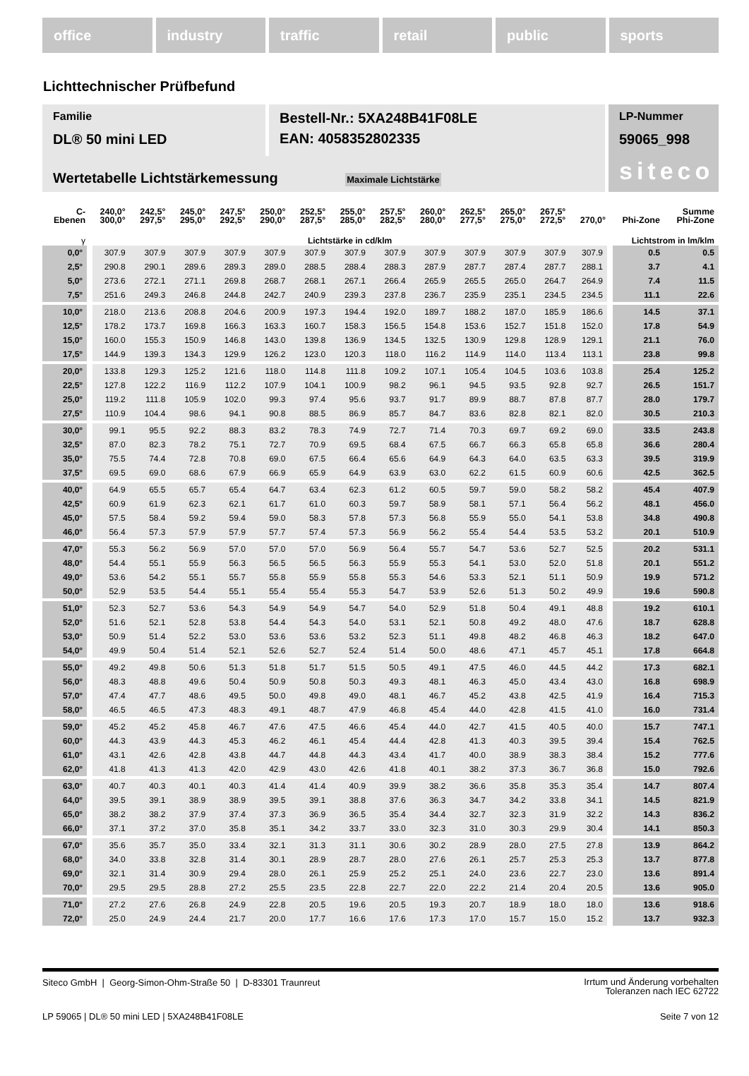office industry traffic retail public sports
Lichttechnischer Prüfbefund
Familie
DL® 50 mini LED
Bestell-Nr.: 5XA248B41F08LE
EAN: 4058352802335
LP-Nummer
59065_998
siteco
Wertetabelle Lichtstärkemessung Maximale Lichtstärke
| C- Ebenen | 240,0° 300,0° | 242,5° 297,5° | 245,0° 295,0° | 247,5° 292,5° | 250,0° 290,0° | 252,5° 287,5° | 255,0° 285,0° | 257,5° 282,5° | 260,0° 280,0° | 262,5° 277,5° | 265,0° 275,0° | 267,5° 272,5° | 270,0° | Phi-Zone | Summe Phi-Zone |
| --- | --- | --- | --- | --- | --- | --- | --- | --- | --- | --- | --- | --- | --- | --- | --- |
| γ | Lichtstärke in cd/klm | | | | | | | | | | | | | Lichtstrom in lm/klm | |
| 0,0° | 307.9 | 307.9 | 307.9 | 307.9 | 307.9 | 307.9 | 307.9 | 307.9 | 307.9 | 307.9 | 307.9 | 307.9 | 307.9 | 0.5 | 0.5 |
| 2,5° | 290.8 | 290.1 | 289.6 | 289.3 | 289.0 | 288.5 | 288.4 | 288.3 | 287.9 | 287.7 | 287.4 | 287.7 | 288.1 | 3.7 | 4.1 |
| 5,0° | 273.6 | 272.1 | 271.1 | 269.8 | 268.7 | 268.1 | 267.1 | 266.4 | 265.9 | 265.5 | 265.0 | 264.7 | 264.9 | 7.4 | 11.5 |
| 7,5° | 251.6 | 249.3 | 246.8 | 244.8 | 242.7 | 240.9 | 239.3 | 237.8 | 236.7 | 235.9 | 235.1 | 234.5 | 234.5 | 11.1 | 22.6 |
| 10,0° | 218.0 | 213.6 | 208.8 | 204.6 | 200.9 | 197.3 | 194.4 | 192.0 | 189.7 | 188.2 | 187.0 | 185.9 | 186.6 | 14.5 | 37.1 |
| 12,5° | 178.2 | 173.7 | 169.8 | 166.3 | 163.3 | 160.7 | 158.3 | 156.5 | 154.8 | 153.6 | 152.7 | 151.8 | 152.0 | 17.8 | 54.9 |
| 15,0° | 160.0 | 155.3 | 150.9 | 146.8 | 143.0 | 139.8 | 136.9 | 134.5 | 132.5 | 130.9 | 129.8 | 128.9 | 129.1 | 21.1 | 76.0 |
| 17,5° | 144.9 | 139.3 | 134.3 | 129.9 | 126.2 | 123.0 | 120.3 | 118.0 | 116.2 | 114.9 | 114.0 | 113.4 | 113.1 | 23.8 | 99.8 |
| 20,0° | 133.8 | 129.3 | 125.2 | 121.6 | 118.0 | 114.8 | 111.8 | 109.2 | 107.1 | 105.4 | 104.5 | 103.6 | 103.8 | 25.4 | 125.2 |
| 22,5° | 127.8 | 122.2 | 116.9 | 112.2 | 107.9 | 104.1 | 100.9 | 98.2 | 96.1 | 94.5 | 93.5 | 92.8 | 92.7 | 26.5 | 151.7 |
| 25,0° | 119.2 | 111.8 | 105.9 | 102.0 | 99.3 | 97.4 | 95.6 | 93.7 | 91.7 | 89.9 | 88.7 | 87.8 | 87.7 | 28.0 | 179.7 |
| 27,5° | 110.9 | 104.4 | 98.6 | 94.1 | 90.8 | 88.5 | 86.9 | 85.7 | 84.7 | 83.6 | 82.8 | 82.1 | 82.0 | 30.5 | 210.3 |
| 30,0° | 99.1 | 95.5 | 92.2 | 88.3 | 83.2 | 78.3 | 74.9 | 72.7 | 71.4 | 70.3 | 69.7 | 69.2 | 69.0 | 33.5 | 243.8 |
| 32,5° | 87.0 | 82.3 | 78.2 | 75.1 | 72.7 | 70.9 | 69.5 | 68.4 | 67.5 | 66.7 | 66.3 | 65.8 | 65.8 | 36.6 | 280.4 |
| 35,0° | 75.5 | 74.4 | 72.8 | 70.8 | 69.0 | 67.5 | 66.4 | 65.6 | 64.9 | 64.3 | 64.0 | 63.5 | 63.3 | 39.5 | 319.9 |
| 37,5° | 69.5 | 69.0 | 68.6 | 67.9 | 66.9 | 65.9 | 64.9 | 63.9 | 63.0 | 62.2 | 61.5 | 60.9 | 60.6 | 42.5 | 362.5 |
| 40,0° | 64.9 | 65.5 | 65.7 | 65.4 | 64.7 | 63.4 | 62.3 | 61.2 | 60.5 | 59.7 | 59.0 | 58.2 | 58.2 | 45.4 | 407.9 |
| 42,5° | 60.9 | 61.9 | 62.3 | 62.1 | 61.7 | 61.0 | 60.3 | 59.7 | 58.9 | 58.1 | 57.1 | 56.4 | 56.2 | 48.1 | 456.0 |
| 45,0° | 57.5 | 58.4 | 59.2 | 59.4 | 59.0 | 58.3 | 57.8 | 57.3 | 56.8 | 55.9 | 55.0 | 54.1 | 53.8 | 34.8 | 490.8 |
| 46,0° | 56.4 | 57.3 | 57.9 | 57.9 | 57.7 | 57.4 | 57.3 | 56.9 | 56.2 | 55.4 | 54.4 | 53.5 | 53.2 | 20.1 | 510.9 |
| 47,0° | 55.3 | 56.2 | 56.9 | 57.0 | 57.0 | 57.0 | 56.9 | 56.4 | 55.7 | 54.7 | 53.6 | 52.7 | 52.5 | 20.2 | 531.1 |
| 48,0° | 54.4 | 55.1 | 55.9 | 56.3 | 56.5 | 56.5 | 56.3 | 55.9 | 55.3 | 54.1 | 53.0 | 52.0 | 51.8 | 20.1 | 551.2 |
| 49,0° | 53.6 | 54.2 | 55.1 | 55.7 | 55.8 | 55.9 | 55.8 | 55.3 | 54.6 | 53.3 | 52.1 | 51.1 | 50.9 | 19.9 | 571.2 |
| 50,0° | 52.9 | 53.5 | 54.4 | 55.1 | 55.4 | 55.4 | 55.3 | 54.7 | 53.9 | 52.6 | 51.3 | 50.2 | 49.9 | 19.6 | 590.8 |
| 51,0° | 52.3 | 52.7 | 53.6 | 54.3 | 54.9 | 54.9 | 54.7 | 54.0 | 52.9 | 51.8 | 50.4 | 49.1 | 48.8 | 19.2 | 610.1 |
| 52,0° | 51.6 | 52.1 | 52.8 | 53.8 | 54.4 | 54.3 | 54.0 | 53.1 | 52.1 | 50.8 | 49.2 | 48.0 | 47.6 | 18.7 | 628.8 |
| 53,0° | 50.9 | 51.4 | 52.2 | 53.0 | 53.6 | 53.6 | 53.2 | 52.3 | 51.1 | 49.8 | 48.2 | 46.8 | 46.3 | 18.2 | 647.0 |
| 54,0° | 49.9 | 50.4 | 51.4 | 52.1 | 52.6 | 52.7 | 52.4 | 51.4 | 50.0 | 48.6 | 47.1 | 45.7 | 45.1 | 17.8 | 664.8 |
| 55,0° | 49.2 | 49.8 | 50.6 | 51.3 | 51.8 | 51.7 | 51.5 | 50.5 | 49.1 | 47.5 | 46.0 | 44.5 | 44.2 | 17.3 | 682.1 |
| 56,0° | 48.3 | 48.8 | 49.6 | 50.4 | 50.9 | 50.8 | 50.3 | 49.3 | 48.1 | 46.3 | 45.0 | 43.4 | 43.0 | 16.8 | 698.9 |
| 57,0° | 47.4 | 47.7 | 48.6 | 49.5 | 50.0 | 49.8 | 49.0 | 48.1 | 46.7 | 45.2 | 43.8 | 42.5 | 41.9 | 16.4 | 715.3 |
| 58,0° | 46.5 | 46.5 | 47.3 | 48.3 | 49.1 | 48.7 | 47.9 | 46.8 | 45.4 | 44.0 | 42.8 | 41.5 | 41.0 | 16.0 | 731.4 |
| 59,0° | 45.2 | 45.2 | 45.8 | 46.7 | 47.6 | 47.5 | 46.6 | 45.4 | 44.0 | 42.7 | 41.5 | 40.5 | 40.0 | 15.7 | 747.1 |
| 60,0° | 44.3 | 43.9 | 44.3 | 45.3 | 46.2 | 46.1 | 45.4 | 44.4 | 42.8 | 41.3 | 40.3 | 39.5 | 39.4 | 15.4 | 762.5 |
| 61,0° | 43.1 | 42.6 | 42.8 | 43.8 | 44.7 | 44.8 | 44.3 | 43.4 | 41.7 | 40.0 | 38.9 | 38.3 | 38.4 | 15.2 | 777.6 |
| 62,0° | 41.8 | 41.3 | 41.3 | 42.0 | 42.9 | 43.0 | 42.6 | 41.8 | 40.1 | 38.2 | 37.3 | 36.7 | 36.8 | 15.0 | 792.6 |
| 63,0° | 40.7 | 40.3 | 40.1 | 40.3 | 41.4 | 41.4 | 40.9 | 39.9 | 38.2 | 36.6 | 35.8 | 35.3 | 35.4 | 14.7 | 807.4 |
| 64,0° | 39.5 | 39.1 | 38.9 | 38.9 | 39.5 | 39.1 | 38.8 | 37.6 | 36.3 | 34.7 | 34.2 | 33.8 | 34.1 | 14.5 | 821.9 |
| 65,0° | 38.2 | 38.2 | 37.9 | 37.4 | 37.3 | 36.9 | 36.5 | 35.4 | 34.4 | 32.7 | 32.3 | 31.9 | 32.2 | 14.3 | 836.2 |
| 66,0° | 37.1 | 37.2 | 37.0 | 35.8 | 35.1 | 34.2 | 33.7 | 33.0 | 32.3 | 31.0 | 30.3 | 29.9 | 30.4 | 14.1 | 850.3 |
| 67,0° | 35.6 | 35.7 | 35.0 | 33.4 | 32.1 | 31.3 | 31.1 | 30.6 | 30.2 | 28.9 | 28.0 | 27.5 | 27.8 | 13.9 | 864.2 |
| 68,0° | 34.0 | 33.8 | 32.8 | 31.4 | 30.1 | 28.9 | 28.7 | 28.0 | 27.6 | 26.1 | 25.7 | 25.3 | 25.3 | 13.7 | 877.8 |
| 69,0° | 32.1 | 31.4 | 30.9 | 29.4 | 28.0 | 26.1 | 25.9 | 25.2 | 25.1 | 24.0 | 23.6 | 22.7 | 23.0 | 13.6 | 891.4 |
| 70,0° | 29.5 | 29.5 | 28.8 | 27.2 | 25.5 | 23.5 | 22.8 | 22.7 | 22.0 | 22.2 | 21.4 | 20.4 | 20.5 | 13.6 | 905.0 |
| 71,0° | 27.2 | 27.6 | 26.8 | 24.9 | 22.8 | 20.5 | 19.6 | 20.5 | 19.3 | 20.7 | 18.9 | 18.0 | 18.0 | 13.6 | 918.6 |
| 72,0° | 25.0 | 24.9 | 24.4 | 21.7 | 20.0 | 17.7 | 16.6 | 17.6 | 17.3 | 17.0 | 15.7 | 15.0 | 15.2 | 13.7 | 932.3 |
Siteco GmbH | Georg-Simon-Ohm-Straße 50 | D-83301 Traunreut
Irrtum und Änderung vorbehalten
Toleranzen nach IEC 62722
LP 59065 | DL® 50 mini LED | 5XA248B41F08LE
Seite 7 von 12